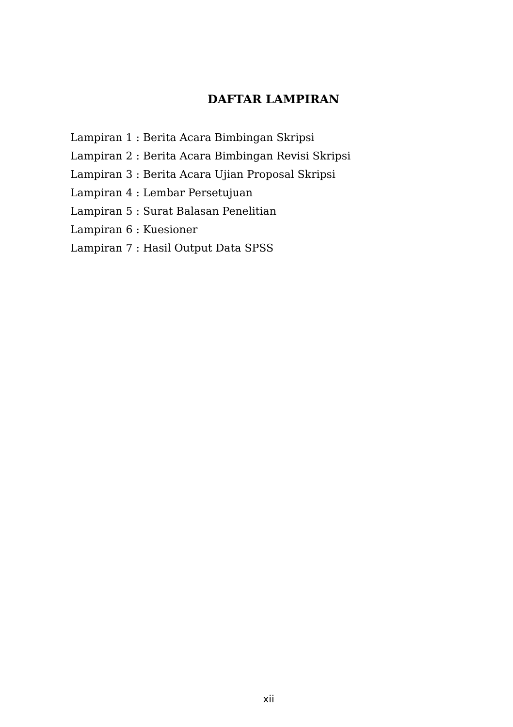DAFTAR LAMPIRAN
Lampiran 1 : Berita Acara Bimbingan Skripsi
Lampiran 2 : Berita Acara Bimbingan Revisi Skripsi
Lampiran 3 : Berita Acara Ujian Proposal Skripsi
Lampiran 4 : Lembar Persetujuan
Lampiran 5 : Surat Balasan Penelitian
Lampiran 6 : Kuesioner
Lampiran 7 : Hasil Output Data SPSS
xii